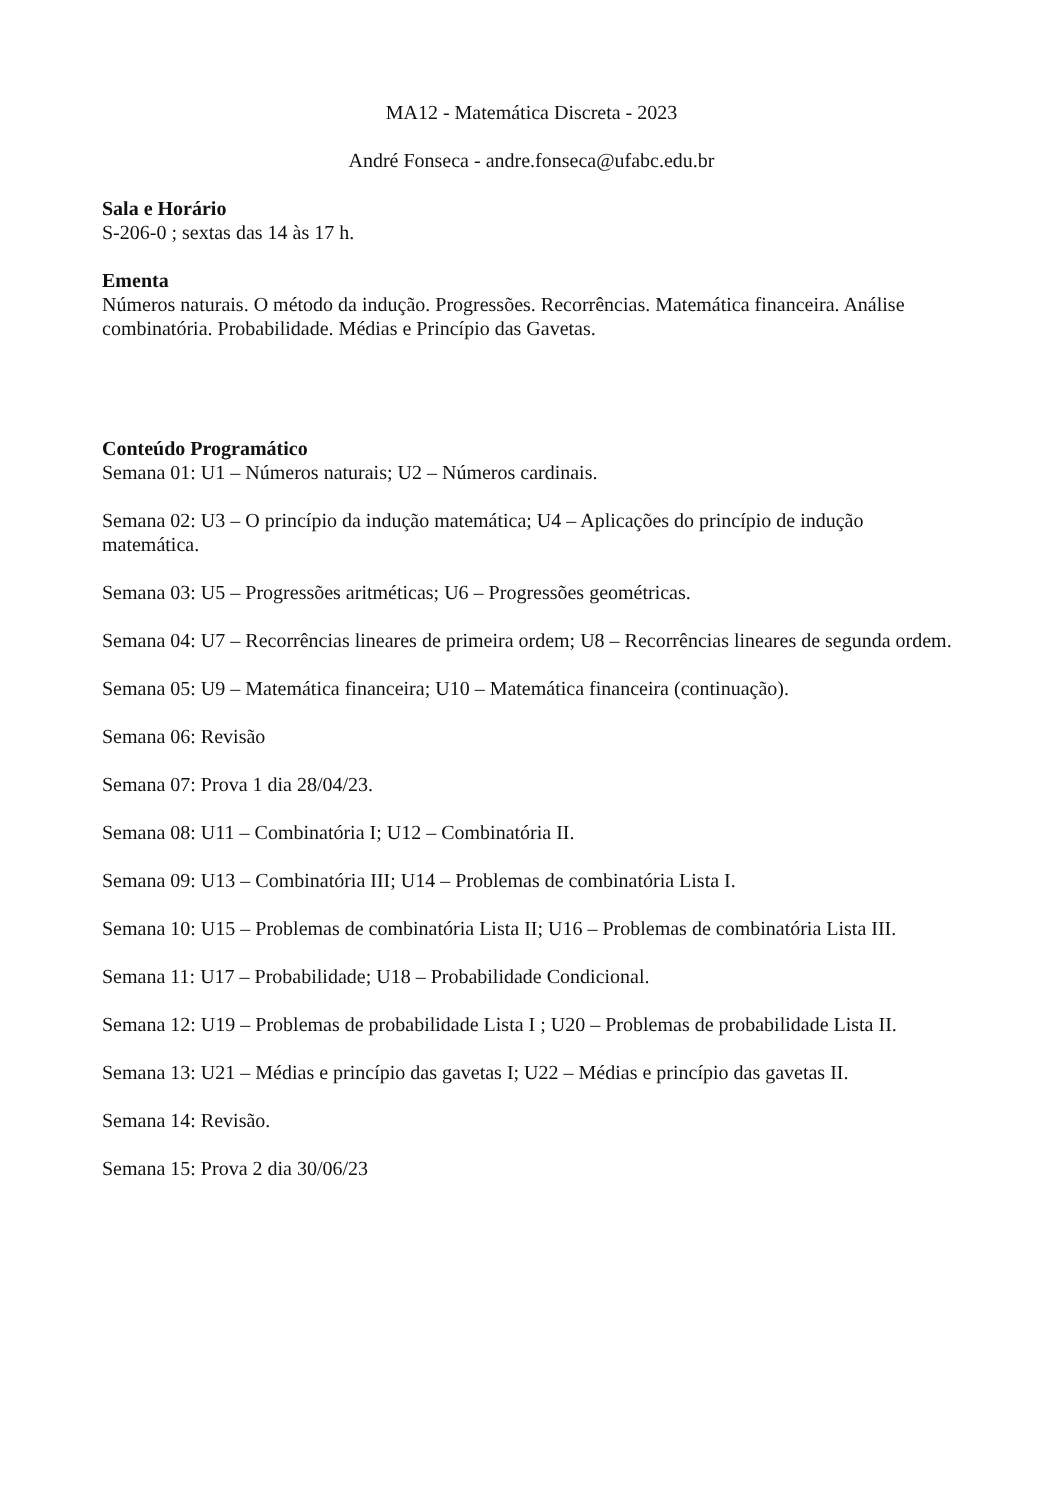MA12 - Matemática Discreta - 2023
André Fonseca - andre.fonseca@ufabc.edu.br
Sala e Horário
S-206-0 ; sextas das 14 às 17 h.
Ementa
Números naturais. O método da indução. Progressões. Recorrências. Matemática financeira. Análise combinatória. Probabilidade. Médias e Princípio das Gavetas.
Conteúdo Programático
Semana 01: U1 – Números naturais; U2 – Números cardinais.
Semana 02: U3 – O princípio da indução matemática; U4 – Aplicações do princípio de indução matemática.
Semana 03: U5 – Progressões aritméticas; U6 – Progressões geométricas.
Semana 04: U7 – Recorrências lineares de primeira ordem; U8 – Recorrências lineares de segunda ordem.
Semana 05: U9 – Matemática financeira; U10 – Matemática financeira (continuação).
Semana 06: Revisão
Semana 07: Prova 1 dia 28/04/23.
Semana 08: U11 – Combinatória I; U12 – Combinatória II.
Semana 09: U13 – Combinatória III; U14 – Problemas de combinatória Lista I.
Semana 10: U15 – Problemas de combinatória Lista II; U16 – Problemas de combinatória Lista III.
Semana 11: U17 – Probabilidade; U18 – Probabilidade Condicional.
Semana 12: U19 – Problemas de probabilidade Lista I ; U20 – Problemas de probabilidade Lista II.
Semana 13: U21 – Médias e princípio das gavetas I; U22 – Médias e princípio das gavetas II.
Semana 14: Revisão.
Semana 15: Prova 2 dia 30/06/23